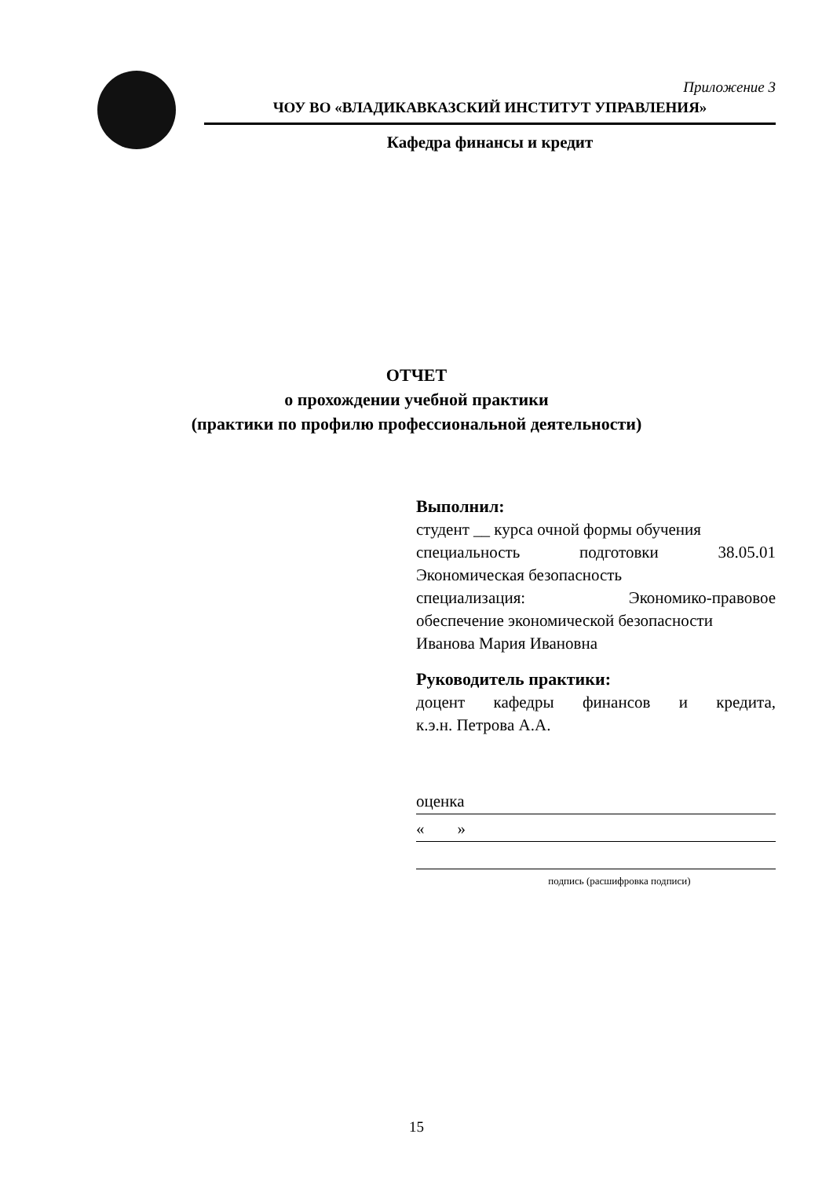Приложение 3
ЧОУ ВО «ВЛАДИКАВКАЗСКИЙ ИНСТИТУТ УПРАВЛЕНИЯ»
Кафедра финансы и кредит
ОТЧЕТ
о прохождении учебной практики
(практики по профилю профессиональной деятельности)
Выполнил:
студент __ курса очной формы обучения
специальность подготовки 38.05.01
Экономическая безопасность
специализация: Экономико-правовое
обеспечение экономической безопасности
Иванова Мария Ивановна
Руководитель практики:
доцент кафедры финансов и кредита,
к.э.н. Петрова А.А.
оценка
« »
подпись (расшифровка подписи)
15